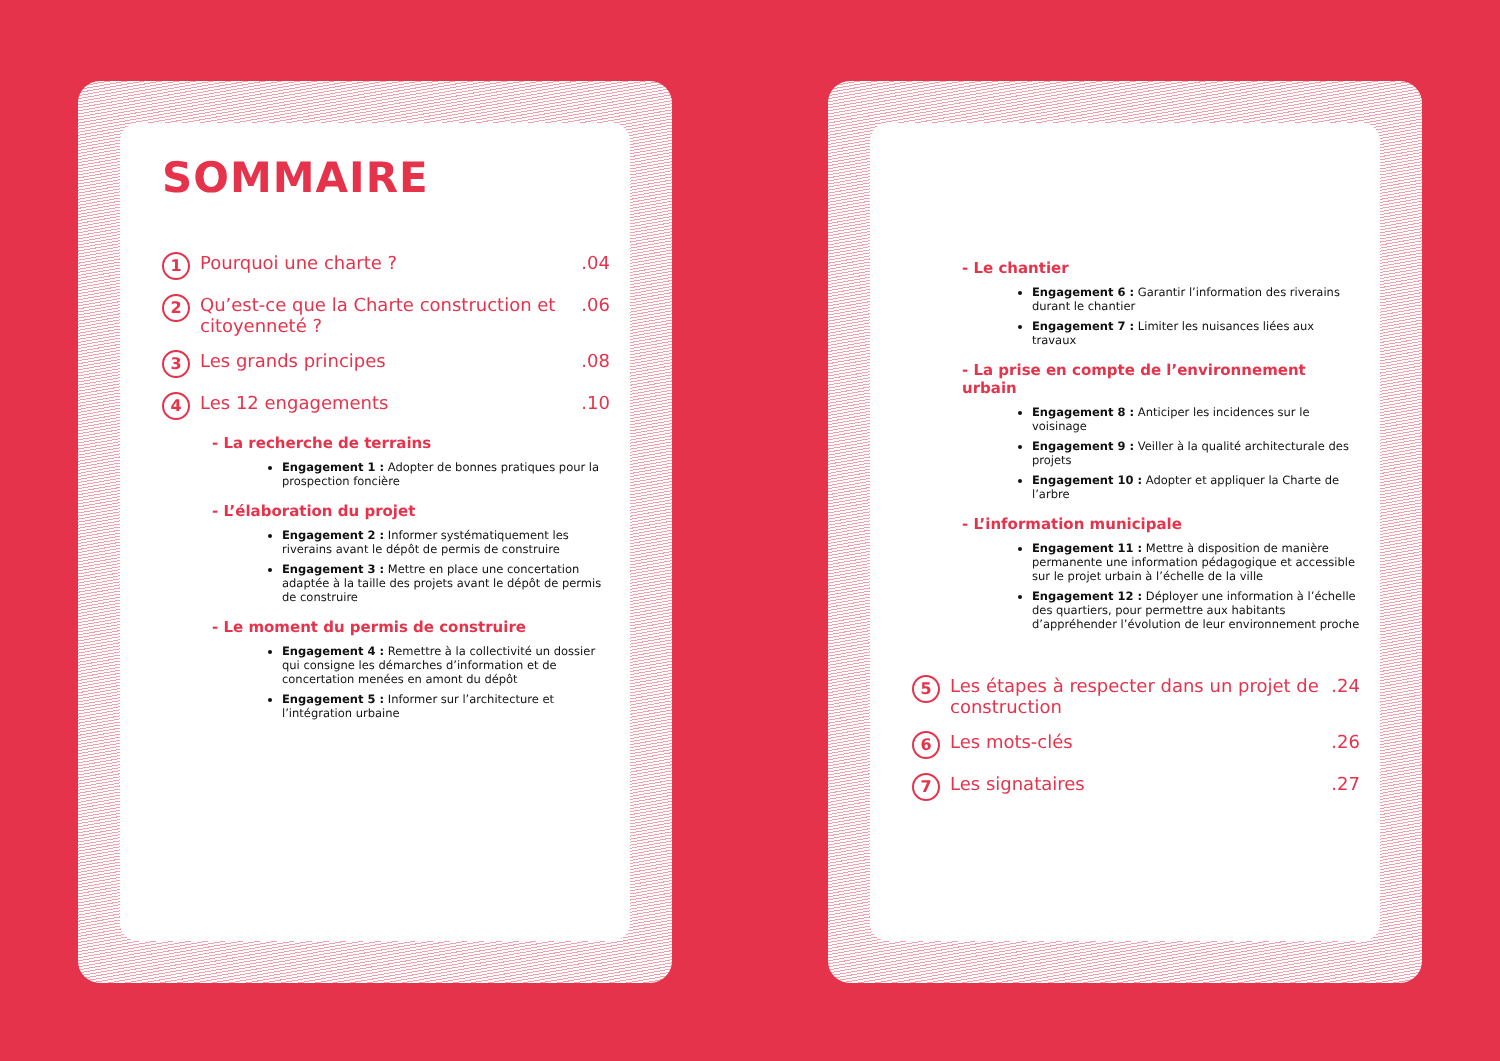SOMMAIRE
1 Pourquoi une charte ?.04
2 Qu’est-ce que la Charte construction et citoyenneté ?.06
3 Les grands principes.08
4 Les 12 engagements.10
- La recherche de terrains
Engagement 1 : Adopter de bonnes pratiques pour la prospection foncière
- L’élaboration du projet
Engagement 2 : Informer systématiquement les riverains avant le dépôt de permis de construire
Engagement 3 : Mettre en place une concertation adaptée à la taille des projets avant le dépôt de permis de construire
- Le moment du permis de construire
Engagement 4 : Remettre à la collectivité un dossier qui consigne les démarches d’information et de concertation menées en amont du dépôt
Engagement 5 : Informer sur l’architecture et l’intégration urbaine
- Le chantier
Engagement 6 : Garantir l’information des riverains durant le chantier
Engagement 7 : Limiter les nuisances liées aux travaux
- La prise en compte de l’environnement urbain
Engagement 8 : Anticiper les incidences sur le voisinage
Engagement 9 : Veiller à la qualité architecturale des projets
Engagement 10 : Adopter et appliquer la Charte de l’arbre
- L’information municipale
Engagement 11 : Mettre à disposition de manière permanente une information pédagogique et accessible sur le projet urbain à l’échelle de la ville
Engagement 12 : Déployer une information à l’échelle des quartiers, pour permettre aux habitants d’appréhender l’évolution de leur environnement proche
5 Les étapes à respecter dans un projet de construction.24
6 Les mots-clés.26
7 Les signataires.27